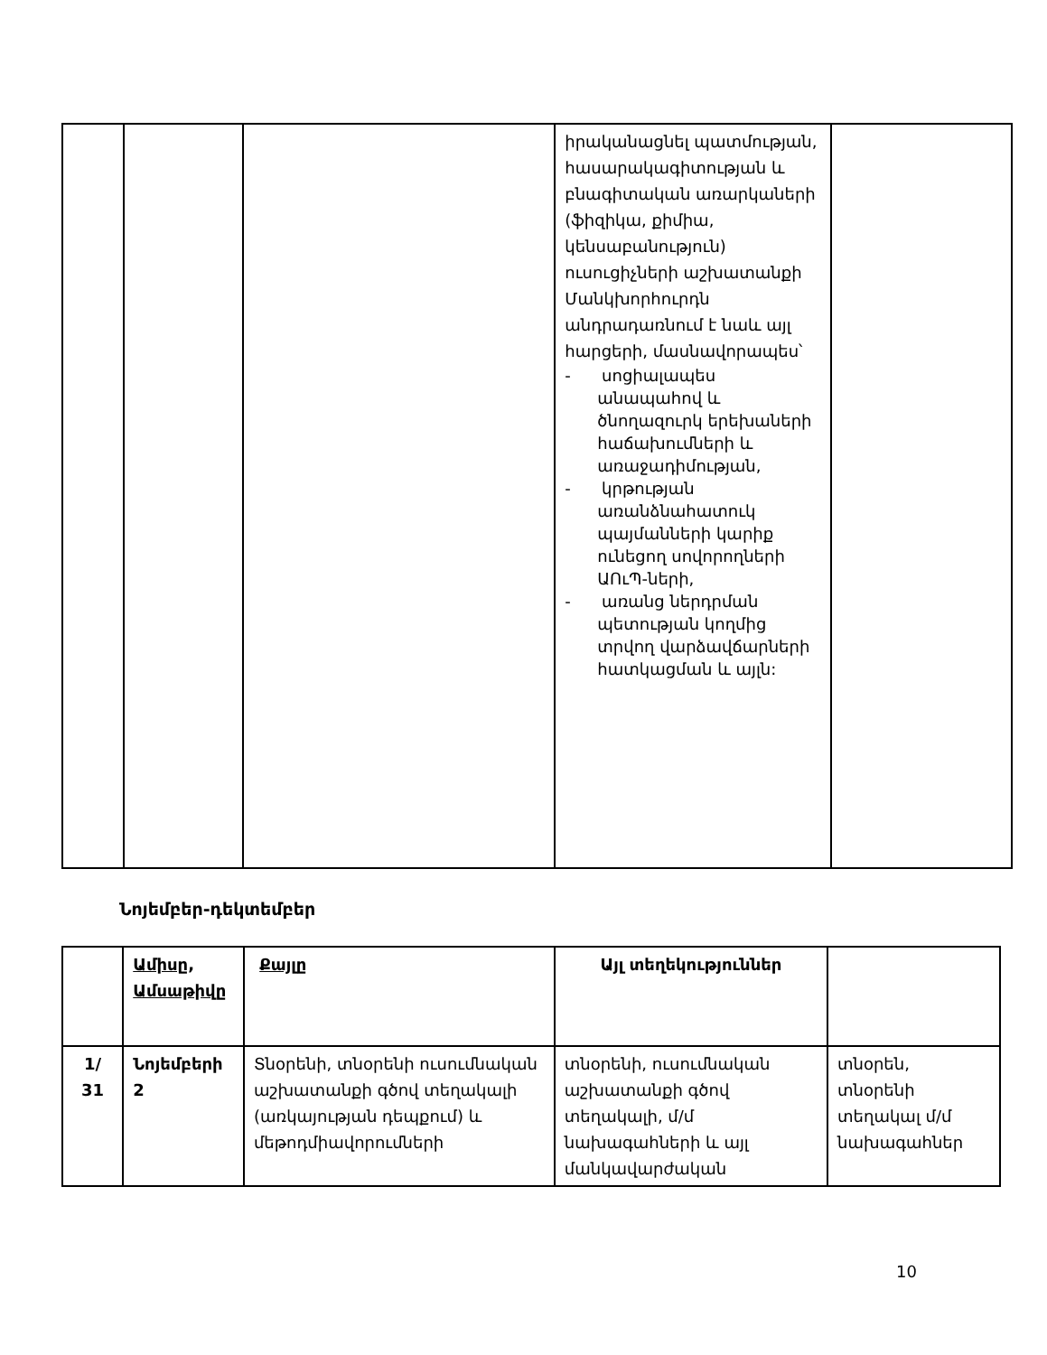| | | | իրականացնել պատմության, հասարակագիտության և բնագիտական առարկաների (ֆիզիկա, քիմիա, կենսաբանություն) ուսուցիչների աշխատանքի Մանկխորհուրդն անդրադառնում է նաև այլ հարցերի, մասնավորապես՝ - սոցիալապես անապահով և ծնողազուրկ երեխաների հաճախումների և առաջադիմության, - կրթության առանձնահատուկ պայմանների կարիք ունեցող սովորողների ԱՈւՊ-ների, - առանց ներդրման պետության կողմից տրվող վարձավճարների հատկացման և այլն: | |
Նոյեմբեր-դեկտեմբեր
| | Ամիսը , Ամսաթիվը | Քայլը | Այլ տեղեկություններ | |
| --- | --- | --- | --- | --- |
| 1/ 31 | Նոյեմբերի 2 | Տնօրենի, տնօրենի ուսումնական աշխատանքի գծով տեղակալի (առկայության դեպքում) և մեթոդմիավորումների | տնօրենի, ուսումնական աշխատանքի գծով տեղակալի, մ/մ նախագահների և այլ մանկավարժական | տնօրեն, տնօրենի տեղակալ մ/մ նախագահներ |
10